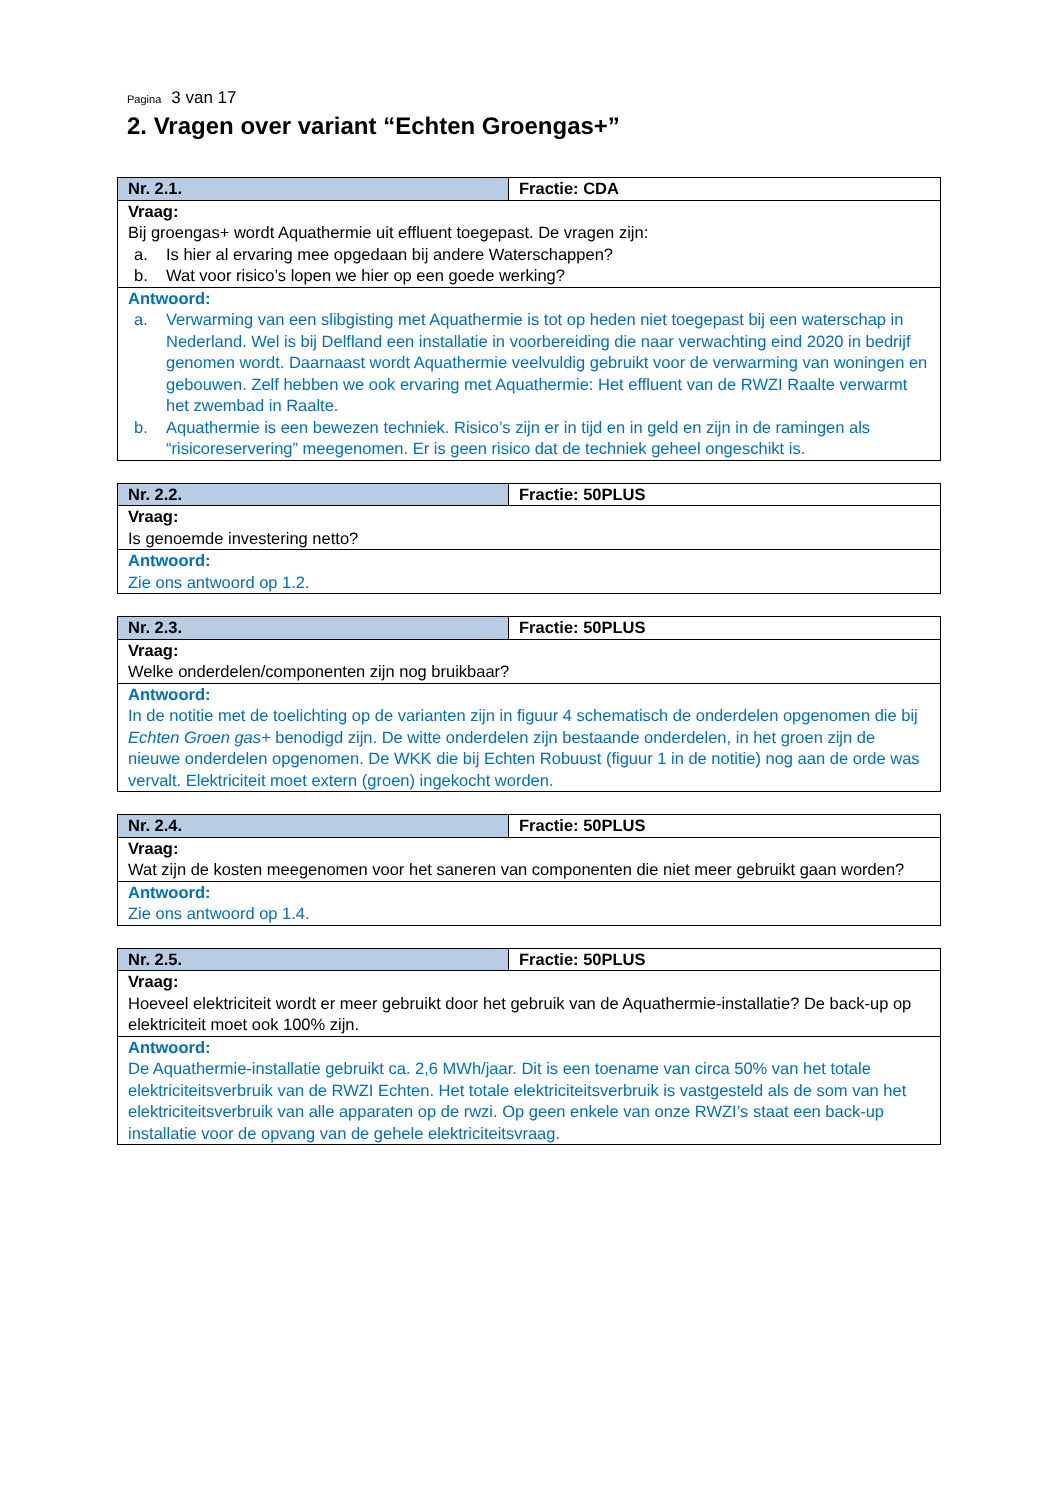Pagina 3 van 17
2. Vragen over variant “Echten Groengas+”
| Nr. 2.1. | Fractie: CDA |
| --- | --- |
| Vraag: Bij groengas+ wordt Aquathermie uit effluent toegepast. De vragen zijn: a. Is hier al ervaring mee opgedaan bij andere Waterschappen? b. Wat voor risico’s lopen we hier op een goede werking? | |
| Antwoord: a. Verwarming van een slibgisting met Aquathermie is tot op heden niet toegepast bij een waterschap in Nederland. Wel is bij Delfland een installatie in voorbereiding die naar verwachting eind 2020 in bedrijf genomen wordt. Daarnaast wordt Aquathermie veelvuldig gebruikt voor de verwarming van woningen en gebouwen. Zelf hebben we ook ervaring met Aquathermie: Het effluent van de RWZI Raalte verwarmt het zwembad in Raalte. b. Aquathermie is een bewezen techniek. Risico’s zijn er in tijd en in geld en zijn in de ramingen als “risicoreservering” meegenomen. Er is geen risico dat de techniek geheel ongeschikt is. | |
| Nr. 2.2. | Fractie: 50PLUS |
| --- | --- |
| Vraag: Is genoemde investering netto? | |
| Antwoord: Zie ons antwoord op 1.2. | |
| Nr. 2.3. | Fractie: 50PLUS |
| --- | --- |
| Vraag: Welke onderdelen/componenten zijn nog bruikbaar? | |
| Antwoord: In de notitie met de toelichting op de varianten zijn in figuur 4 schematisch de onderdelen opgenomen die bij Echten Groen gas+ benodigd zijn. De witte onderdelen zijn bestaande onderdelen, in het groen zijn de nieuwe onderdelen opgenomen. De WKK die bij Echten Robuust (figuur 1 in de notitie) nog aan de orde was vervalt. Elektriciteit moet extern (groen) ingekocht worden. | |
| Nr. 2.4. | Fractie: 50PLUS |
| --- | --- |
| Vraag: Wat zijn de kosten meegenomen voor het saneren van componenten die niet meer gebruikt gaan worden? | |
| Antwoord: Zie ons antwoord op 1.4. | |
| Nr. 2.5. | Fractie: 50PLUS |
| --- | --- |
| Vraag: Hoeveel elektriciteit wordt er meer gebruikt door het gebruik van de Aquathermie-installatie? De back-up op elektriciteit moet ook 100% zijn. | |
| Antwoord: De Aquathermie-installatie gebruikt ca. 2,6 MWh/jaar. Dit is een toename van circa 50% van het totale elektriciteitsverbruik van de RWZI Echten. Het totale elektriciteitsverbruik is vastgesteld als de som van het elektriciteitsverbruik van alle apparaten op de rwzi. Op geen enkele van onze RWZI’s staat een back-up installatie voor de opvang van de gehele elektriciteitsvraag. | |